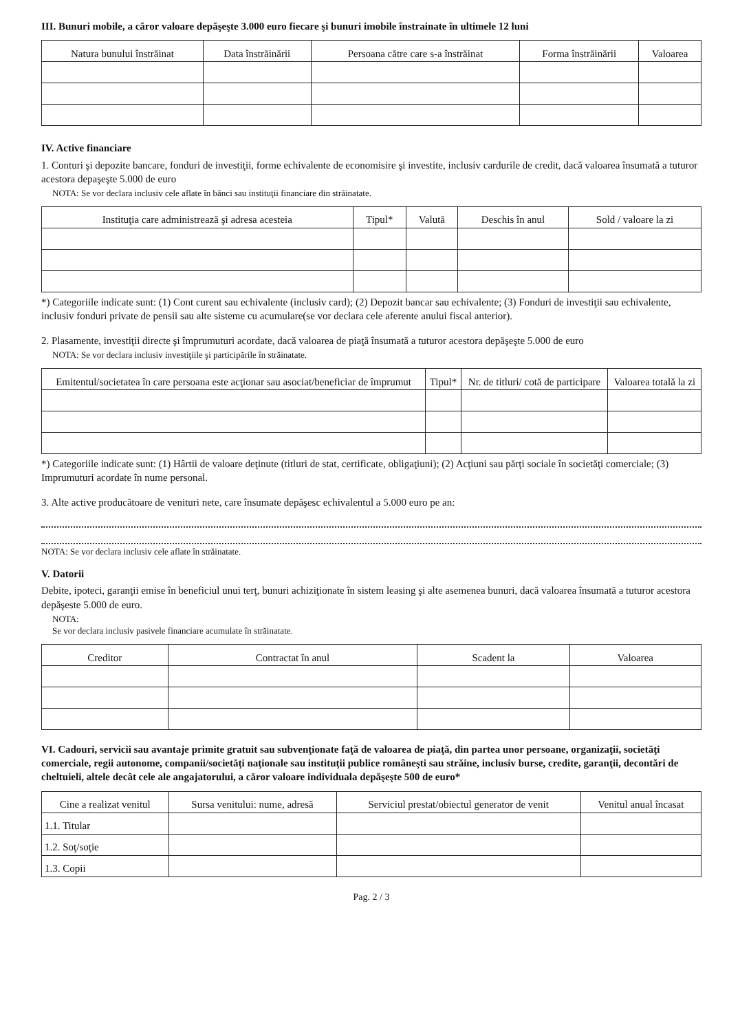III. Bunuri mobile, a căror valoare depăşeşte 3.000 euro fiecare şi bunuri imobile înstrainate în ultimele 12 luni
| Natura bunului înstrăinat | Data înstrăinării | Persoana către care s-a înstrăinat | Forma înstrăinării | Valoarea |
| --- | --- | --- | --- | --- |
IV. Active financiare
1. Conturi şi depozite bancare, fonduri de investiţii, forme echivalente de economisire şi investite, inclusiv cardurile de credit, dacă valoarea însumată a tuturor acestora depaşeşte 5.000 de euro
NOTA: Se vor declara inclusiv cele aflate în bănci sau instituţii financiare din străinatate.
| Instituţia care administrează şi adresa acesteia | Tipul* | Valută | Deschis în anul | Sold / valoare la zi |
| --- | --- | --- | --- | --- |
*) Categoriile indicate sunt: (1) Cont curent sau echivalente (inclusiv card); (2) Depozit bancar sau echivalente; (3) Fonduri de investiţii sau echivalente, inclusiv fonduri private de pensii sau alte sisteme cu acumulare(se vor declara cele aferente anului fiscal anterior).
2. Plasamente, investiţii directe şi împrumuturi acordate, dacă valoarea de piaţă însumată a tuturor acestora depăşeşte 5.000 de euro
NOTA: Se vor declara inclusiv investiţiile şi participările în străinatate.
| Emitentul/societatea în care persoana este acţionar sau asociat/beneficiar de împrumut | Tipul* | Nr. de titluri/ cotă de participare | Valoarea totală la zi |
| --- | --- | --- | --- |
*) Categoriile indicate sunt: (1) Hârtii de valoare deţinute (titluri de stat, certificate, obligaţiuni); (2) Acţiuni sau părţi sociale în societăţi comerciale; (3) Imprumuturi acordate în nume personal.
3. Alte active producătoare de venituri nete, care însumate depăşesc echivalentul a 5.000 euro pe an:
NOTA: Se vor declara inclusiv cele aflate în străinatate.
V. Datorii
Debite, ipoteci, garanţii emise în beneficiul unui terţ, bunuri achiziţionate în sistem leasing şi alte asemenea bunuri, dacă valoarea însumată a tuturor acestora depăşeste 5.000 de euro.
NOTA:
Se vor declara inclusiv pasivele financiare acumulate în străinatate.
| Creditor | Contractat în anul | Scadent la | Valoarea |
| --- | --- | --- | --- |
VI. Cadouri, servicii sau avantaje primite gratuit sau subvenţionate faţă de valoarea de piaţă, din partea unor persoane, organizaţii, societăţi comerciale, regii autonome, companii/societăţi naţionale sau instituţii publice româneşti sau străine, inclusiv burse, credite, garanţii, decontări de cheltuieli, altele decât cele ale angajatorului, a căror valoare individuala depăşeşte 500 de euro*
| Cine a realizat venitul | Sursa venitului: nume, adresă | Serviciul prestat/obiectul generator de venit | Venitul anual încasat |
| --- | --- | --- | --- |
| 1.1. Titular | | | |
| 1.2. Soţ/soţie | | | |
| 1.3. Copii | | | |
Pag. 2 / 3